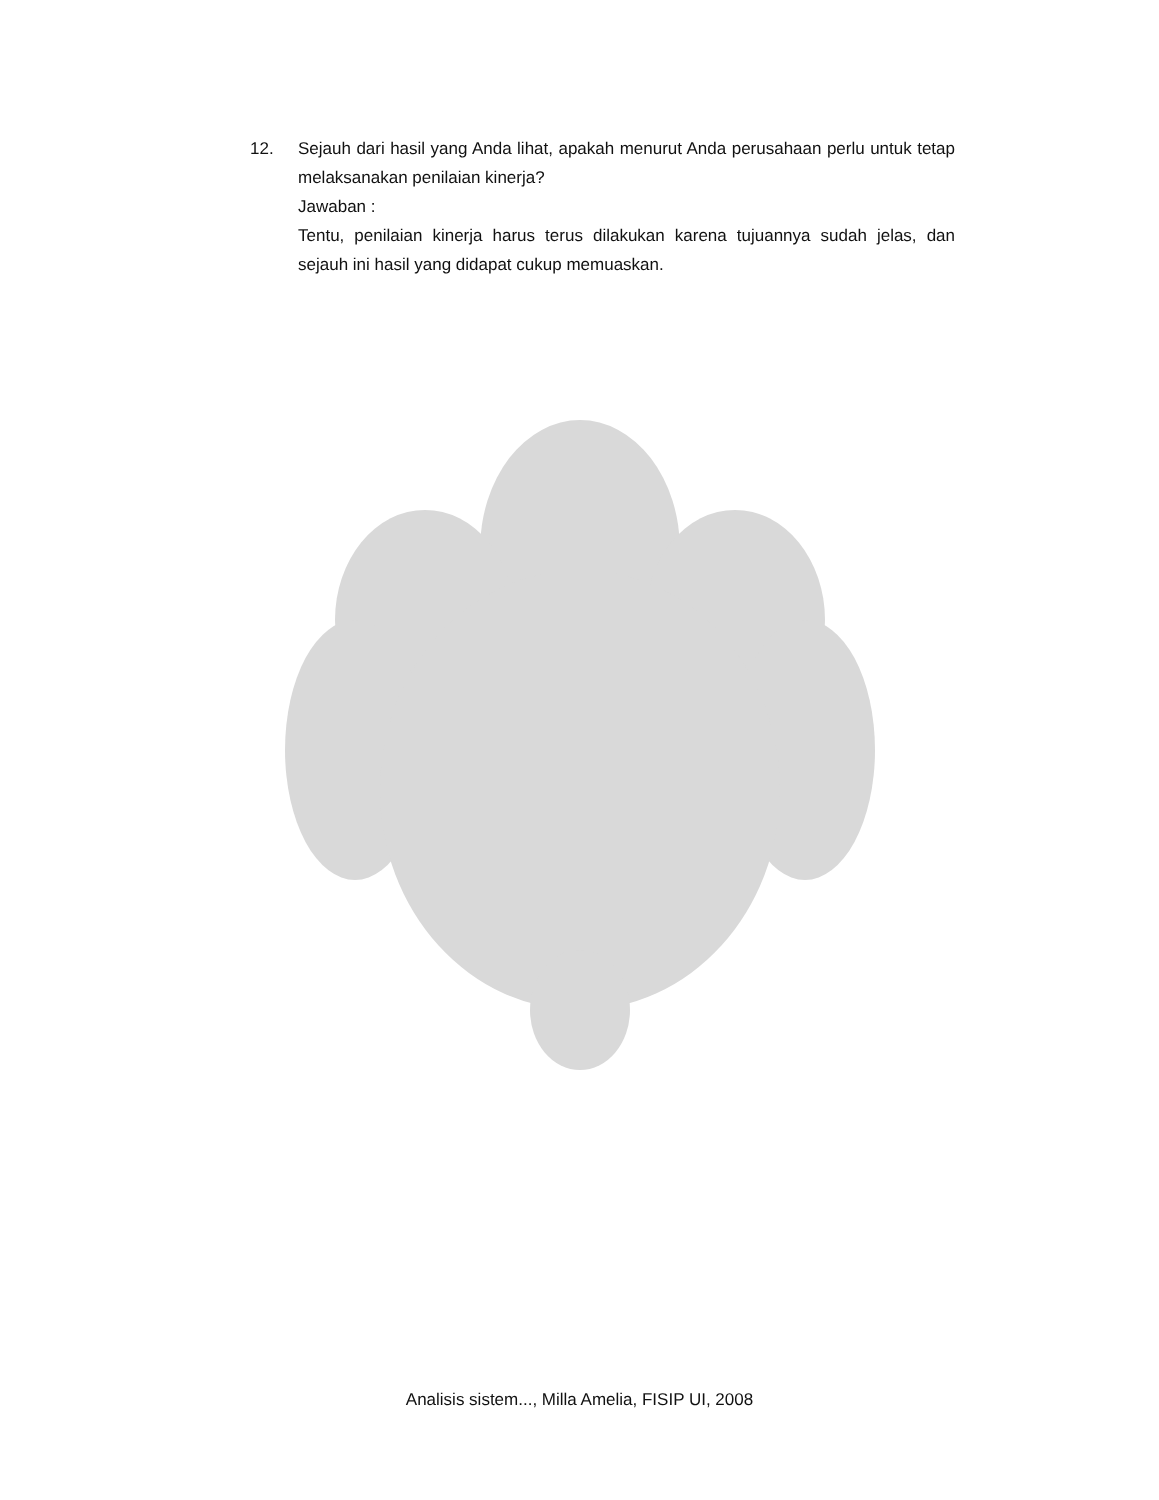12. Sejauh dari hasil yang Anda lihat, apakah menurut Anda perusahaan perlu untuk tetap melaksanakan penilaian kinerja?
Jawaban :
Tentu, penilaian kinerja harus terus dilakukan karena tujuannya sudah jelas, dan sejauh ini hasil yang didapat cukup memuaskan.
Analisis sistem..., Milla Amelia, FISIP UI, 2008